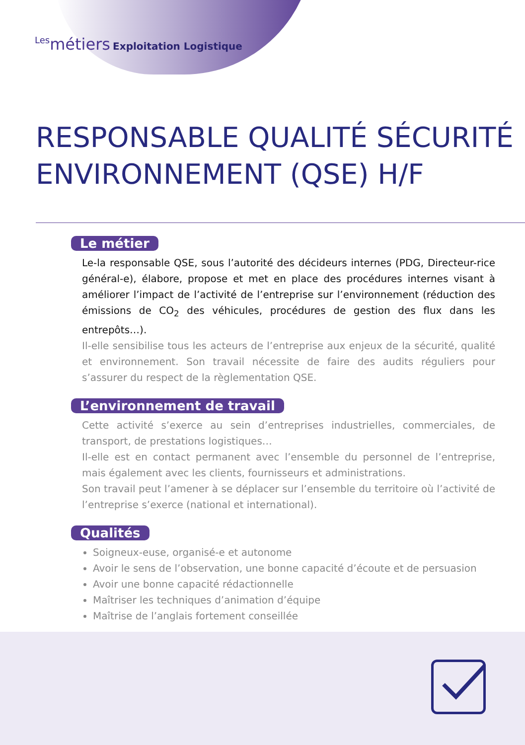Les métiers Exploitation Logistique
RESPONSABLE QUALITÉ SÉCURITÉ ENVIRONNEMENT (QSE) H/F
Le métier
Le-la responsable QSE, sous l’autorité des décideurs internes (PDG, Directeur-rice général-e), élabore, propose et met en place des procédures internes visant à améliorer l’impact de l’activité de l’entreprise sur l’environnement (réduction des émissions de CO<sub>2</sub> des véhicules, procédures de gestion des flux dans les entrepôts…).
Il-elle sensibilise tous les acteurs de l’entreprise aux enjeux de la sécurité, qualité et environnement. Son travail nécessite de faire des audits réguliers pour s’assurer du respect de la règlementation QSE.
L’environnement de travail
Cette activité s’exerce au sein d’entreprises industrielles, commerciales, de transport, de prestations logistiques…
Il-elle est en contact permanent avec l’ensemble du personnel de l’entreprise, mais également avec les clients, fournisseurs et administrations.
Son travail peut l’amener à se déplacer sur l’ensemble du territoire où l’activité de l’entreprise s’exerce (national et international).
Qualités
Soigneux-euse, organisé-e et autonome
Avoir le sens de l’observation, une bonne capacité d’écoute et de persuasion
Avoir une bonne capacité rédactionnelle
Maîtriser les techniques d’animation d’équipe
Maîtrise de l’anglais fortement conseillée